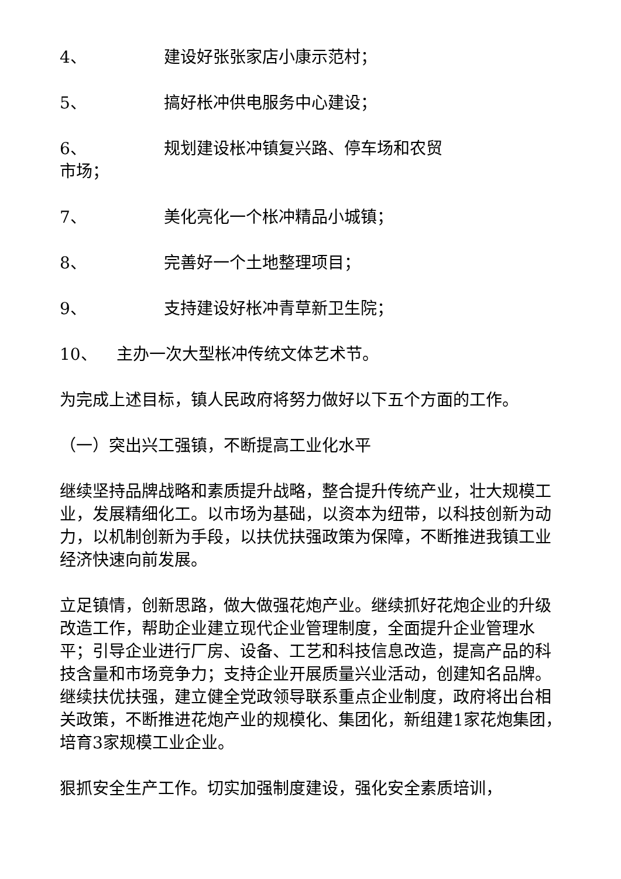4、 建设好张张家店小康示范村；
5、 搞好枨冲供电服务中心建设；
6、 规划建设枨冲镇复兴路、停车场和农贸
市场；
7、 美化亮化一个枨冲精品小城镇；
8、 完善好一个土地整理项目；
9、 支持建设好枨冲青草新卫生院；
10、 主办一次大型枨冲传统文体艺术节。
为完成上述目标，镇人民政府将努力做好以下五个方面的工作。
（一）突出兴工强镇，不断提高工业化水平
继续坚持品牌战略和素质提升战略，整合提升传统产业，壮大规模工业，发展精细化工。以市场为基础，以资本为纽带，以科技创新为动力，以机制创新为手段，以扶优扶强政策为保障，不断推进我镇工业经济快速向前发展。
立足镇情，创新思路，做大做强花炮产业。继续抓好花炮企业的升级改造工作，帮助企业建立现代企业管理制度，全面提升企业管理水平；引导企业进行厂房、设备、工艺和科技信息改造，提高产品的科技含量和市场竞争力；支持企业开展质量兴业活动，创建知名品牌。继续扶优扶强，建立健全党政领导联系重点企业制度，政府将出台相关政策，不断推进花炮产业的规模化、集团化，新组建1家花炮集团，培育3家规模工业企业。
狠抓安全生产工作。切实加强制度建设，强化安全素质培训，